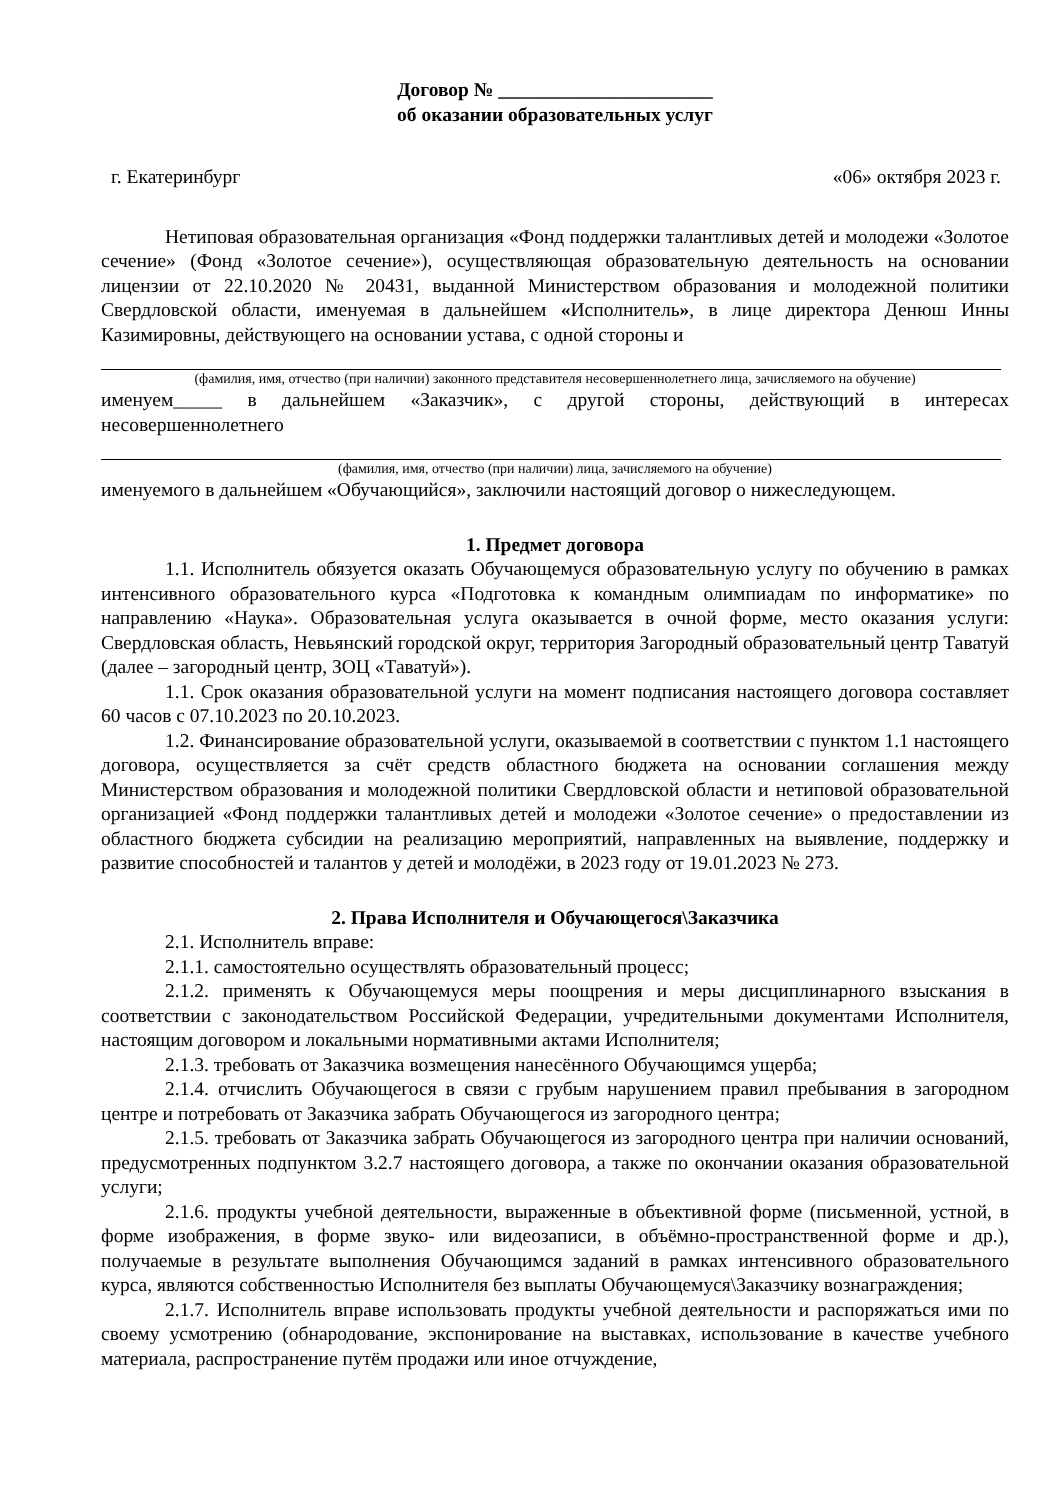Договор № ______________________
об оказании образовательных услуг
г. Екатеринбург «06» октября 2023 г.
Нетиповая образовательная организация «Фонд поддержки талантливых детей и молодежи «Золотое сечение» (Фонд «Золотое сечение»), осуществляющая образовательную деятельность на основании лицензии от 22.10.2020 № 20431, выданной Министерством образования и молодежной политики Свердловской области, именуемая в дальнейшем «Исполнитель», в лице директора Денюш Инны Казимировны, действующего на основании устава, с одной стороны и
(фамилия, имя, отчество (при наличии) законного представителя несовершеннолетнего лица, зачисляемого на обучение)
именуем_____ в дальнейшем «Заказчик», с другой стороны, действующий в интересах несовершеннолетнего
(фамилия, имя, отчество (при наличии) лица, зачисляемого на обучение)
именуемого в дальнейшем «Обучающийся», заключили настоящий договор о нижеследующем.
1. Предмет договора
1.1. Исполнитель обязуется оказать Обучающемуся образовательную услугу по обучению в рамках интенсивного образовательного курса «Подготовка к командным олимпиадам по информатике» по направлению «Наука». Образовательная услуга оказывается в очной форме, место оказания услуги: Свердловская область, Невьянский городской округ, территория Загородный образовательный центр Таватуй (далее – загородный центр, ЗОЦ «Таватуй»).
1.1. Срок оказания образовательной услуги на момент подписания настоящего договора составляет 60 часов с 07.10.2023 по 20.10.2023.
1.2. Финансирование образовательной услуги, оказываемой в соответствии с пунктом 1.1 настоящего договора, осуществляется за счёт средств областного бюджета на основании соглашения между Министерством образования и молодежной политики Свердловской области и нетиповой образовательной организацией «Фонд поддержки талантливых детей и молодежи «Золотое сечение» о предоставлении из областного бюджета субсидии на реализацию мероприятий, направленных на выявление, поддержку и развитие способностей и талантов у детей и молодёжи, в 2023 году от 19.01.2023 № 273.
2. Права Исполнителя и Обучающегося\Заказчика
2.1. Исполнитель вправе:
2.1.1. самостоятельно осуществлять образовательный процесс;
2.1.2. применять к Обучающемуся меры поощрения и меры дисциплинарного взыскания в соответствии с законодательством Российской Федерации, учредительными документами Исполнителя, настоящим договором и локальными нормативными актами Исполнителя;
2.1.3. требовать от Заказчика возмещения нанесённого Обучающимся ущерба;
2.1.4. отчислить Обучающегося в связи с грубым нарушением правил пребывания в загородном центре и потребовать от Заказчика забрать Обучающегося из загородного центра;
2.1.5. требовать от Заказчика забрать Обучающегося из загородного центра при наличии оснований, предусмотренных подпунктом 3.2.7 настоящего договора, а также по окончании оказания образовательной услуги;
2.1.6. продукты учебной деятельности, выраженные в объективной форме (письменной, устной, в форме изображения, в форме звуко- или видеозаписи, в объёмно-пространственной форме и др.), получаемые в результате выполнения Обучающимся заданий в рамках интенсивного образовательного курса, являются собственностью Исполнителя без выплаты Обучающемуся\Заказчику вознаграждения;
2.1.7. Исполнитель вправе использовать продукты учебной деятельности и распоряжаться ими по своему усмотрению (обнародование, экспонирование на выставках, использование в качестве учебного материала, распространение путём продажи или иное отчуждение,